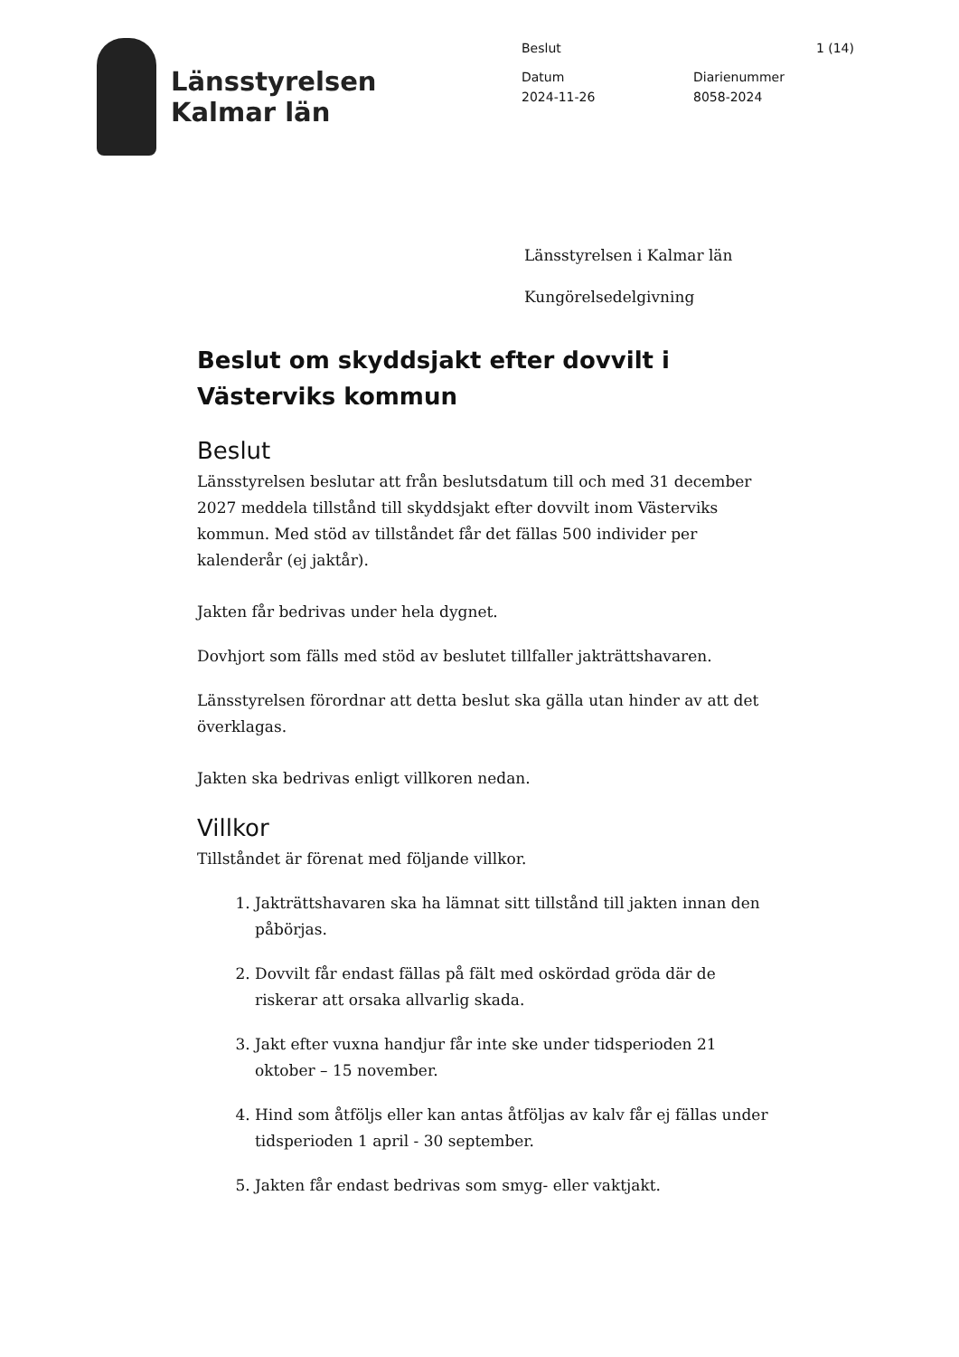Länsstyrelsen
Kalmar län
Beslut 1 (14)
Datum
2024-11-26
Diarienummer
8058-2024
Länsstyrelsen i Kalmar län
Kungörelsedelgivning
Beslut om skyddsjakt efter dovvilt i Västerviks kommun
Beslut
Länsstyrelsen beslutar att från beslutsdatum till och med 31 december 2027 meddela tillstånd till skyddsjakt efter dovvilt inom Västerviks kommun. Med stöd av tillståndet får det fällas 500 individer per kalenderår (ej jaktår).
Jakten får bedrivas under hela dygnet.
Dovhjort som fälls med stöd av beslutet tillfaller jakträttshavaren.
Länsstyrelsen förordnar att detta beslut ska gälla utan hinder av att det överklagas.
Jakten ska bedrivas enligt villkoren nedan.
Villkor
Tillståndet är förenat med följande villkor.
1. Jakträttshavaren ska ha lämnat sitt tillstånd till jakten innan den påbörjas.
2. Dovvilt får endast fällas på fält med oskördad gröda där de riskerar att orsaka allvarlig skada.
3. Jakt efter vuxna handjur får inte ske under tidsperioden 21 oktober – 15 november.
4. Hind som åtföljs eller kan antas åtföljas av kalv får ej fällas under tidsperioden 1 april - 30 september.
5. Jakten får endast bedrivas som smyg- eller vaktjakt.